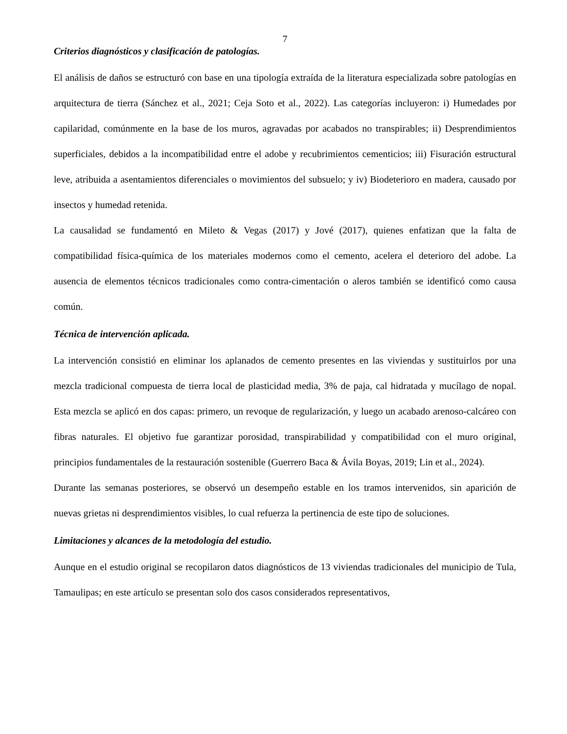7
Criterios diagnósticos y clasificación de patologías.
El análisis de daños se estructuró con base en una tipología extraída de la literatura especializada sobre patologías en arquitectura de tierra (Sánchez et al., 2021; Ceja Soto et al., 2022). Las categorías incluyeron: i) Humedades por capilaridad, comúnmente en la base de los muros, agravadas por acabados no transpirables; ii) Desprendimientos superficiales, debidos a la incompatibilidad entre el adobe y recubrimientos cementicios; iii) Fisuración estructural leve, atribuida a asentamientos diferenciales o movimientos del subsuelo; y iv) Biodeterioro en madera, causado por insectos y humedad retenida.
La causalidad se fundamentó en Mileto & Vegas (2017) y Jové (2017), quienes enfatizan que la falta de compatibilidad física-química de los materiales modernos como el cemento, acelera el deterioro del adobe. La ausencia de elementos técnicos tradicionales como contra-cimentación o aleros también se identificó como causa común.
Técnica de intervención aplicada.
La intervención consistió en eliminar los aplanados de cemento presentes en las viviendas y sustituirlos por una mezcla tradicional compuesta de tierra local de plasticidad media, 3% de paja, cal hidratada y mucílago de nopal. Esta mezcla se aplicó en dos capas: primero, un revoque de regularización, y luego un acabado arenoso-calcáreo con fibras naturales. El objetivo fue garantizar porosidad, transpirabilidad y compatibilidad con el muro original, principios fundamentales de la restauración sostenible (Guerrero Baca & Ávila Boyas, 2019; Lin et al., 2024).
Durante las semanas posteriores, se observó un desempeño estable en los tramos intervenidos, sin aparición de nuevas grietas ni desprendimientos visibles, lo cual refuerza la pertinencia de este tipo de soluciones.
Limitaciones y alcances de la metodología del estudio.
Aunque en el estudio original se recopilaron datos diagnósticos de 13 viviendas tradicionales del municipio de Tula, Tamaulipas; en este artículo se presentan solo dos casos considerados representativos,